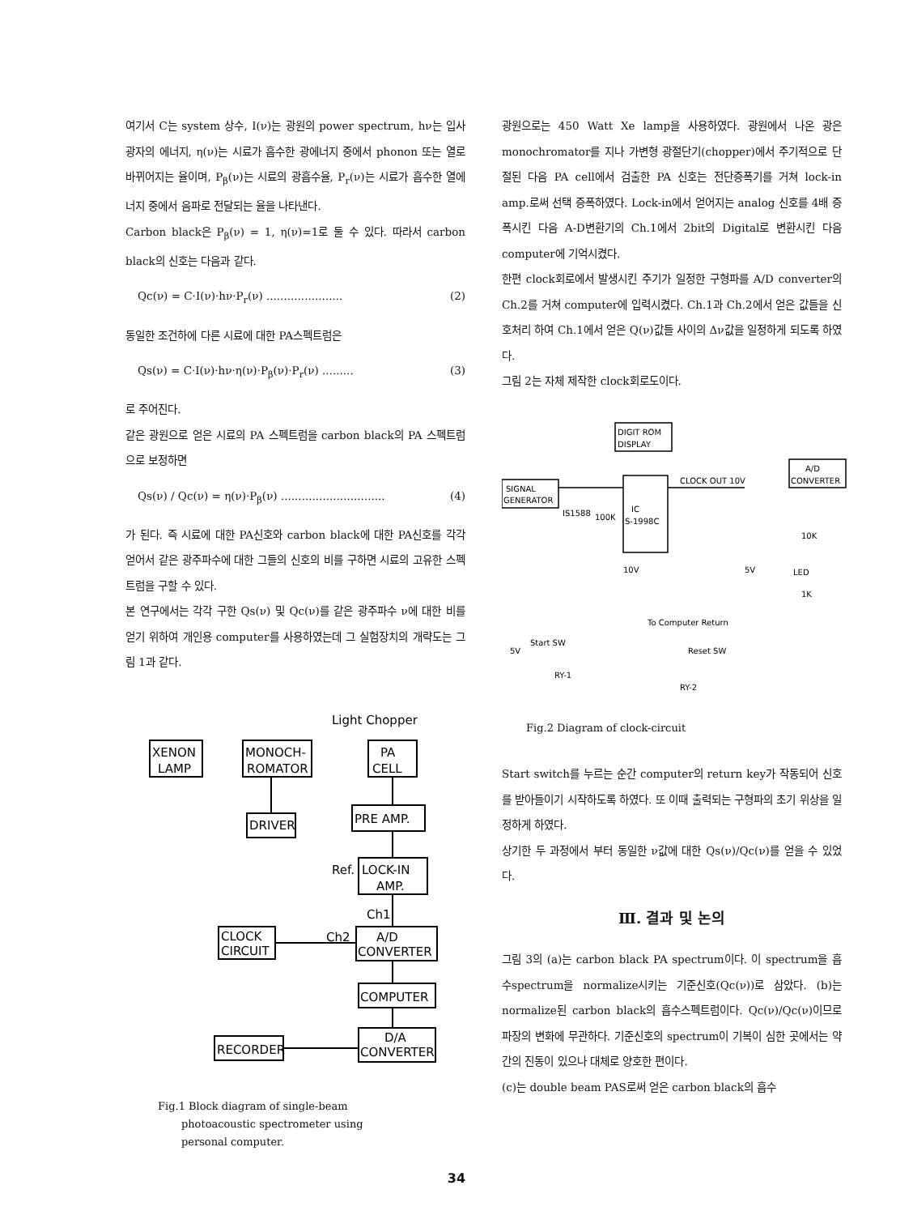여기서 C는 system 상수, I(ν)는 광원의 power spectrum, hν는 입사광자의 에너지, η(ν)는 시료가 흡수한 광에너지 중에서 phonon 또는 열로 바뀌어지는 율이며, P<sub>β</sub>(ν)는 시료의 광흡수율, P<sub>r</sub>(ν)는 시료가 흡수한 열에너지 중에서 음파로 전달되는 율을 나타낸다.
Carbon black은 P<sub>β</sub>(ν) = 1, η(ν)=1로 둘 수 있다. 따라서 carbon black의 신호는 다음과 같다.
Qc(ν) = C·I(ν)·hν·P<sub>r</sub>(ν) ...................... (2)
동일한 조건하에 다른 시료에 대한 PA스펙트럼은
Qs(ν) = C·I(ν)·hν·η(ν)·P<sub>β</sub>(ν)·P<sub>r</sub>(ν) ......... (3)
로 주어진다.
같은 광원으로 얻은 시료의 PA 스펙트럼을 carbon black의 PA 스펙트럼으로 보정하면
Qs(ν) / Qc(ν) = η(ν)·P<sub>β</sub>(ν) .............................. (4)
가 된다. 즉 시료에 대한 PA신호와 carbon black에 대한 PA신호를 각각 얻어서 같은 광주파수에 대한 그들의 신호의 비를 구하면 시료의 고유한 스펙트럼을 구할 수 있다.
본 연구에서는 각각 구한 Qs(ν) 및 Qc(ν)를 같은 광주파수 ν에 대한 비를 얻기 위하여 개인용 computer를 사용하였는데 그 실험장치의 개략도는 그림 1과 같다.
Light Chopper
XENON
LAMP
MONOCH-
ROMATOR
PA
CELL
DRIVER
PRE AMP.
LOCK-IN
AMP.
Ref.
Ch1
Ch2
CLOCK
CIRCUIT
A/D
CONVERTER
COMPUTER
RECORDER
D/A
CONVERTER
Fig.1 Block diagram of single-beam
photoacoustic spectrometer using
personal computer.
광원으로는 450 Watt Xe lamp을 사용하였다. 광원에서 나온 광은 monochromator를 지나 가변형 광절단기(chopper)에서 주기적으로 단절된 다음 PA cell에서 검출한 PA 신호는 전단증폭기를 거쳐 lock-in amp.로써 선택 증폭하였다. Lock-in에서 얻어지는 analog 신호를 4배 증폭시킨 다음 A-D변환기의 Ch.1에서 2bit의 Digital로 변환시킨 다음 computer에 기억시켰다.
한편 clock회로에서 발생시킨 주기가 일정한 구형파를 A/D converter의 Ch.2를 거쳐 computer에 입력시켰다. Ch.1과 Ch.2에서 얻은 값들을 신호처리 하여 Ch.1에서 얻은 Q(ν)값들 사이의 Δν값을 일정하게 되도록 하였다.
그림 2는 자체 제작한 clock회로도이다.
DIGIT ROM
DISPLAY
SIGNAL
GENERATOR
CLOCK OUT 10V
IC
S-1998C
A/D
CONVERTER
IS1588
100K
10K
LED
1K
10V
5V
To Computer Return
Start SW
5V
Reset SW
RY-1
RY-2
Fig.2 Diagram of clock-circuit
Start switch를 누르는 순간 computer의 return key가 작동되어 신호를 받아들이기 시작하도록 하였다. 또 이때 출력되는 구형파의 초기 위상을 일정하게 하였다.
상기한 두 과정에서 부터 동일한 ν값에 대한 Qs(ν)/Qc(ν)를 얻을 수 있었다.
Ⅲ. 결과 및 논의
그림 3의 (a)는 carbon black PA spectrum이다. 이 spectrum을 흡수spectrum을 normalize시키는 기준신호(Qc(ν))로 삼았다. (b)는 normalize된 carbon black의 흡수스펙트럼이다. Qc(ν)/Qc(ν)이므로 파장의 변화에 무관하다. 기준신호의 spectrum이 기복이 심한 곳에서는 약간의 진동이 있으나 대체로 양호한 편이다.
(c)는 double beam PAS로써 얻은 carbon black의 흡수
34